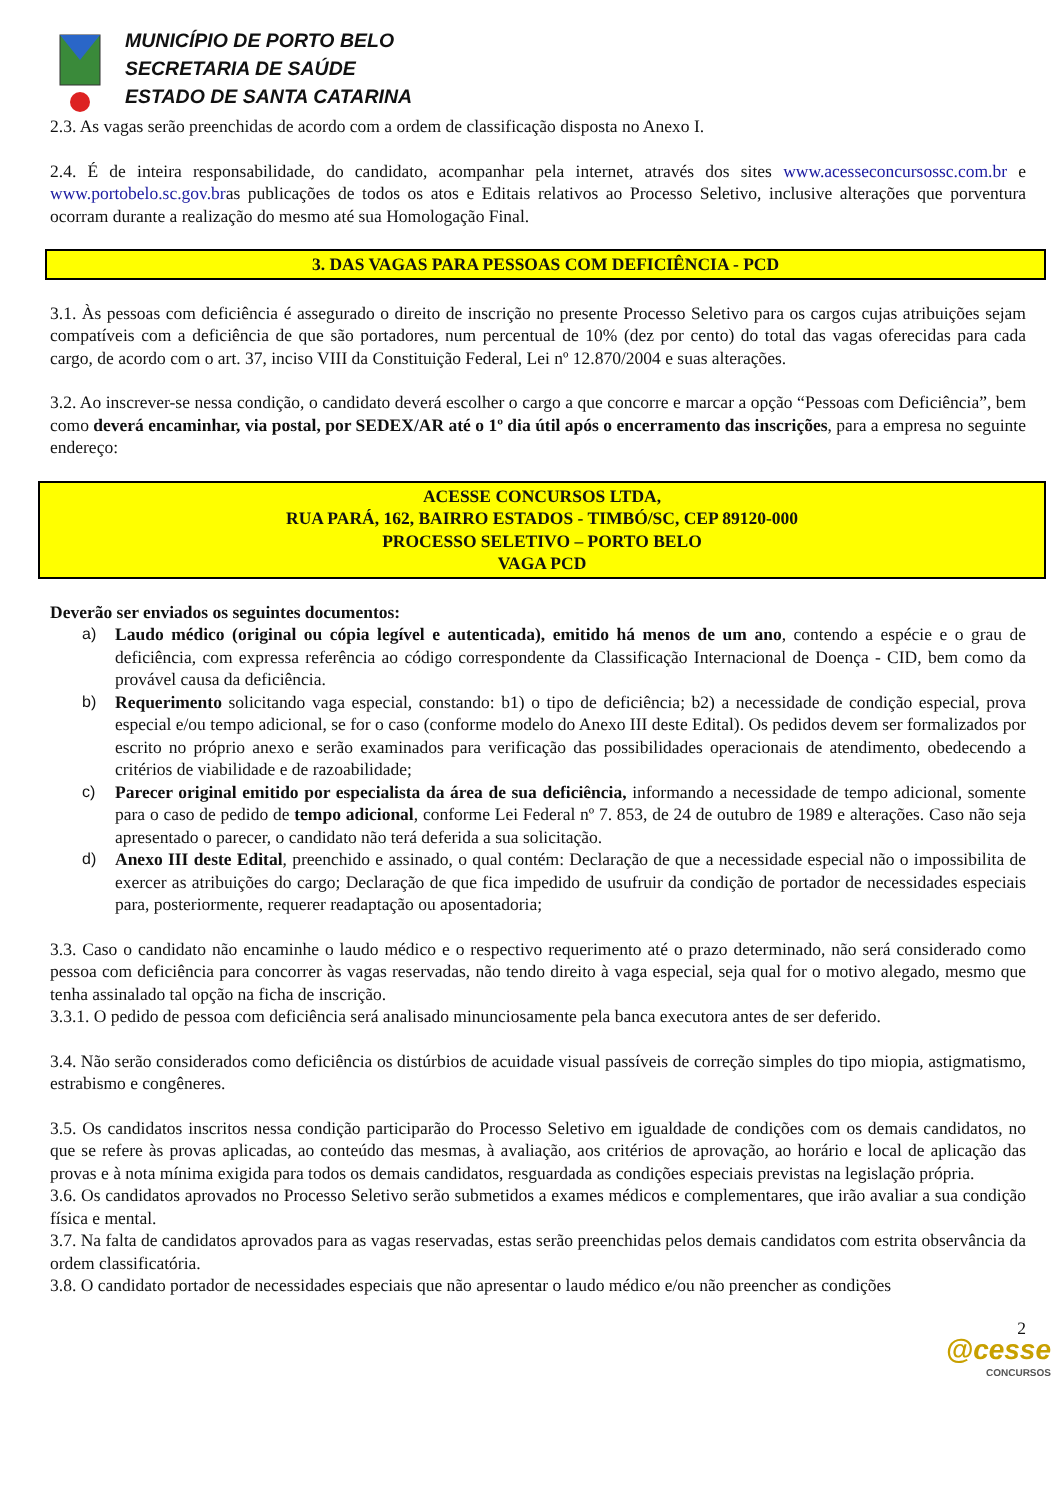MUNICÍPIO DE PORTO BELO
SECRETARIA DE SAÚDE
ESTADO DE SANTA CATARINA
2.3. As vagas serão preenchidas de acordo com a ordem de classificação disposta no Anexo I.
2.4. É de inteira responsabilidade, do candidato, acompanhar pela internet, através dos sites www.acesseconcursossc.com.br e www.portobelo.sc.gov.bras publicações de todos os atos e Editais relativos ao Processo Seletivo, inclusive alterações que porventura ocorram durante a realização do mesmo até sua Homologação Final.
3. DAS VAGAS PARA PESSOAS COM DEFICIÊNCIA - PCD
3.1. Às pessoas com deficiência é assegurado o direito de inscrição no presente Processo Seletivo para os cargos cujas atribuições sejam compatíveis com a deficiência de que são portadores, num percentual de 10% (dez por cento) do total das vagas oferecidas para cada cargo, de acordo com o art. 37, inciso VIII da Constituição Federal, Lei nº 12.870/2004 e suas alterações.
3.2. Ao inscrever-se nessa condição, o candidato deverá escolher o cargo a que concorre e marcar a opção “Pessoas com Deficiência”, bem como deverá encaminhar, via postal, por SEDEX/AR até o 1º dia útil após o encerramento das inscrições, para a empresa no seguinte endereço:
ACESSE CONCURSOS LTDA,
RUA PARÁ, 162, BAIRRO ESTADOS - TIMBÓ/SC, CEP 89120-000
PROCESSO SELETIVO – PORTO BELO
VAGA PCD
Deverão ser enviados os seguintes documentos:
a) Laudo médico (original ou cópia legível e autenticada), emitido há menos de um ano, contendo a espécie e o grau de deficiência, com expressa referência ao código correspondente da Classificação Internacional de Doença - CID, bem como da provável causa da deficiência.
b) Requerimento solicitando vaga especial, constando: b1) o tipo de deficiência; b2) a necessidade de condição especial, prova especial e/ou tempo adicional, se for o caso (conforme modelo do Anexo III deste Edital). Os pedidos devem ser formalizados por escrito no próprio anexo e serão examinados para verificação das possibilidades operacionais de atendimento, obedecendo a critérios de viabilidade e de razoabilidade;
c) Parecer original emitido por especialista da área de sua deficiência, informando a necessidade de tempo adicional, somente para o caso de pedido de tempo adicional, conforme Lei Federal nº 7. 853, de 24 de outubro de 1989 e alterações. Caso não seja apresentado o parecer, o candidato não terá deferida a sua solicitação.
d) Anexo III deste Edital, preenchido e assinado, o qual contém: Declaração de que a necessidade especial não o impossibilita de exercer as atribuições do cargo; Declaração de que fica impedido de usufruir da condição de portador de necessidades especiais para, posteriormente, requerer readaptação ou aposentadoria;
3.3. Caso o candidato não encaminhe o laudo médico e o respectivo requerimento até o prazo determinado, não será considerado como pessoa com deficiência para concorrer às vagas reservadas, não tendo direito à vaga especial, seja qual for o motivo alegado, mesmo que tenha assinalado tal opção na ficha de inscrição.
3.3.1. O pedido de pessoa com deficiência será analisado minunciosamente pela banca executora antes de ser deferido.
3.4. Não serão considerados como deficiência os distúrbios de acuidade visual passíveis de correção simples do tipo miopia, astigmatismo, estrabismo e congêneres.
3.5. Os candidatos inscritos nessa condição participarão do Processo Seletivo em igualdade de condições com os demais candidatos, no que se refere às provas aplicadas, ao conteúdo das mesmas, à avaliação, aos critérios de aprovação, ao horário e local de aplicação das provas e à nota mínima exigida para todos os demais candidatos, resguardada as condições especiais previstas na legislação própria.
3.6. Os candidatos aprovados no Processo Seletivo serão submetidos a exames médicos e complementares, que irão avaliar a sua condição física e mental.
3.7. Na falta de candidatos aprovados para as vagas reservadas, estas serão preenchidas pelos demais candidatos com estrita observância da ordem classificatória.
3.8. O candidato portador de necessidades especiais que não apresentar o laudo médico e/ou não preencher as condições
2
@cesse
CONCURSOS